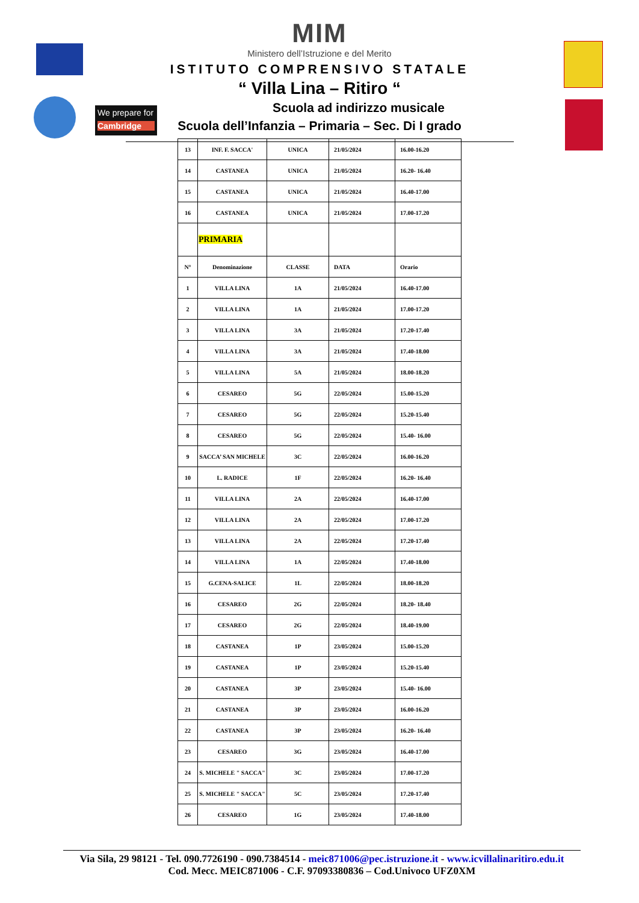We prepare for
Cambridge
MIM
Ministero dell’Istruzione e del Merito
ISTITUTO COMPRENSIVO STATALE
“ Villa Lina – Ritiro “
Scuola ad indirizzo musicale
Scuola dell’Infanzia – Primaria – Sec. Di I grado
| 13 | INF. F. SACCA' | UNICA | 21/05/2024 | 16.00-16.20 |
| 14 | CASTANEA | UNICA | 21/05/2024 | 16.20- 16.40 |
| 15 | CASTANEA | UNICA | 21/05/2024 | 16.40-17.00 |
| 16 | CASTANEA | UNICA | 21/05/2024 | 17.00-17.20 |
| | PRIMARIA | | | |
| N° | Denominazione | CLASSE | DATA | Orario |
| 1 | VILLA LINA | 1A | 21/05/2024 | 16.40-17.00 |
| 2 | VILLA LINA | 1A | 21/05/2024 | 17.00-17.20 |
| 3 | VILLA LINA | 3A | 21/05/2024 | 17.20-17.40 |
| 4 | VILLA LINA | 3A | 21/05/2024 | 17.40-18.00 |
| 5 | VILLA LINA | 5A | 21/05/2024 | 18.00-18.20 |
| 6 | CESAREO | 5G | 22/05/2024 | 15.00-15.20 |
| 7 | CESAREO | 5G | 22/05/2024 | 15.20-15.40 |
| 8 | CESAREO | 5G | 22/05/2024 | 15.40- 16.00 |
| 9 | SACCA’ SAN MICHELE | 3C | 22/05/2024 | 16.00-16.20 |
| 10 | L. RADICE | 1F | 22/05/2024 | 16.20- 16.40 |
| 11 | VILLA LINA | 2A | 22/05/2024 | 16.40-17.00 |
| 12 | VILLA LINA | 2A | 22/05/2024 | 17.00-17.20 |
| 13 | VILLA LINA | 2A | 22/05/2024 | 17.20-17.40 |
| 14 | VILLA LINA | 1A | 22/05/2024 | 17.40-18.00 |
| 15 | G.CENA-SALICE | 1L | 22/05/2024 | 18.00-18.20 |
| 16 | CESAREO | 2G | 22/05/2024 | 18.20- 18.40 |
| 17 | CESAREO | 2G | 22/05/2024 | 18.40-19.00 |
| 18 | CASTANEA | 1P | 23/05/2024 | 15.00-15.20 |
| 19 | CASTANEA | 1P | 23/05/2024 | 15.20-15.40 |
| 20 | CASTANEA | 3P | 23/05/2024 | 15.40- 16.00 |
| 21 | CASTANEA | 3P | 23/05/2024 | 16.00-16.20 |
| 22 | CASTANEA | 3P | 23/05/2024 | 16.20- 16.40 |
| 23 | CESAREO | 3G | 23/05/2024 | 16.40-17.00 |
| 24 | S. MICHELE " SACCA" | 3C | 23/05/2024 | 17.00-17.20 |
| 25 | S. MICHELE " SACCA" | 5C | 23/05/2024 | 17.20-17.40 |
| 26 | CESAREO | 1G | 23/05/2024 | 17.40-18.00 |
Via Sila, 29 98121 - Tel. 090.7726190 - 090.7384514 - meic871006@pec.istruzione.it - www.icvillalinaritiro.edu.it
Cod. Mecc. MEIC871006 - C.F. 97093380836 – Cod.Univoco UFZ0XM